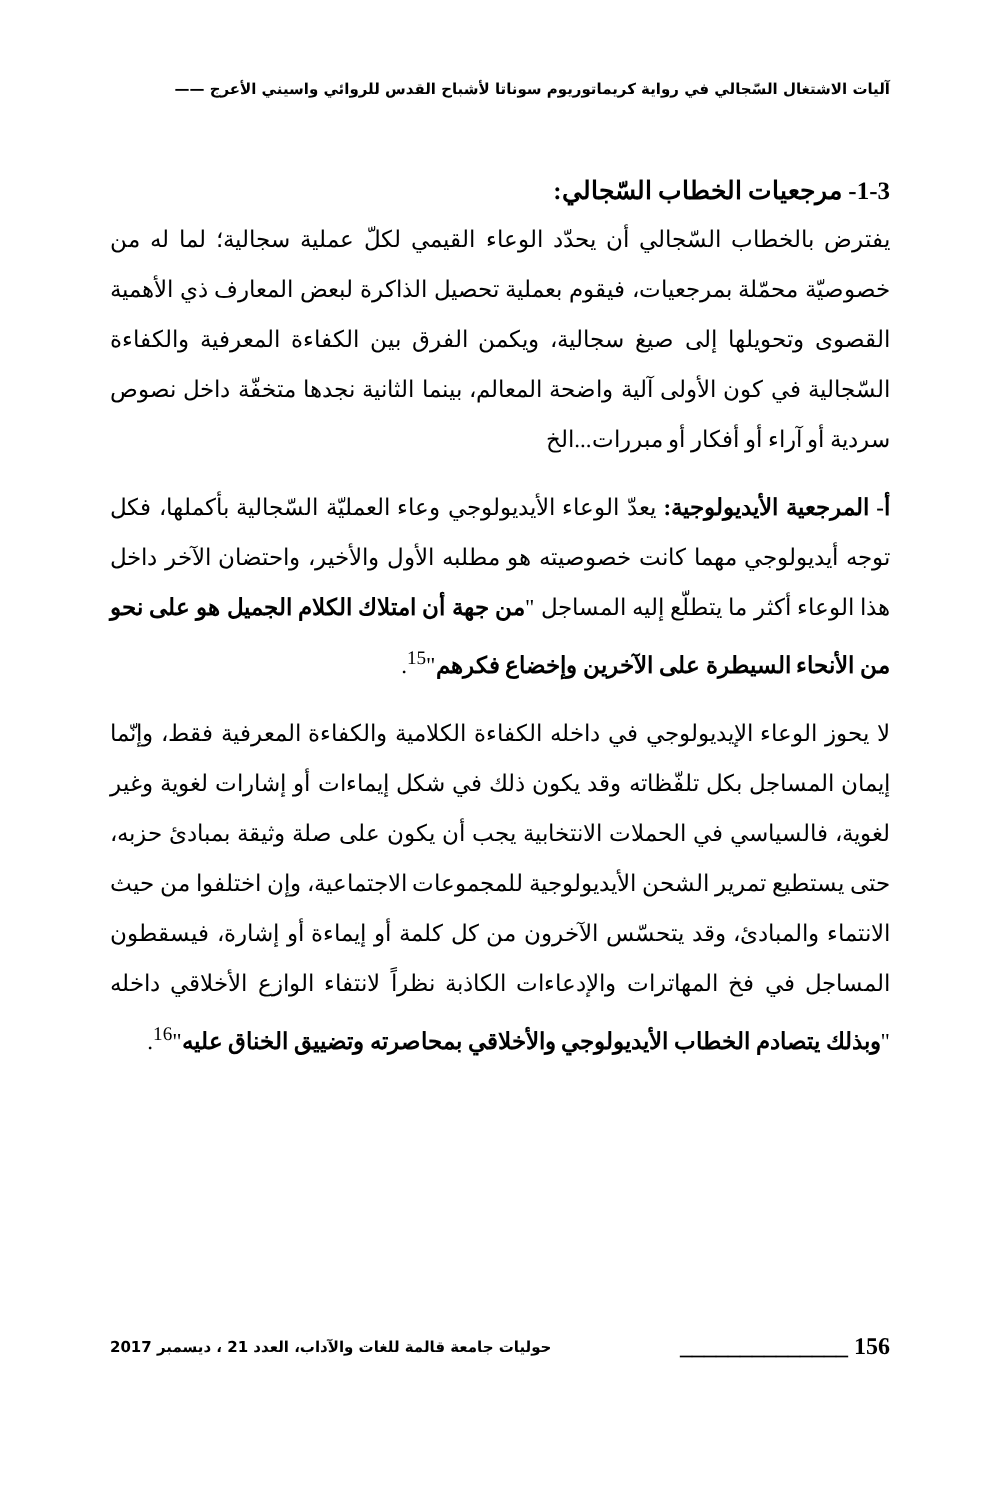آليات الاشتغال السّجالي في رواية كريماتوريوم سوناتا لأشباح القدس للروائي واسيني الأعرج ——
1-3- مرجعيات الخطاب السّجالي:
يفترض بالخطاب السّجالي أن يحدّد الوعاء القيمي لكلّ عملية سجالية؛ لما له من خصوصيّة محمّلة بمرجعيات، فيقوم بعملية تحصيل الذاكرة لبعض المعارف ذي الأهمية القصوى وتحويلها إلى صيغ سجالية، ويكمن الفرق بين الكفاءة المعرفية والكفاءة السّجالية في كون الأولى آلية واضحة المعالم، بينما الثانية نجدها متخفّة داخل نصوص سردية أو آراء أو أفكار أو مبررات...الخ
أ- المرجعية الأيديولوجية: يعدّ الوعاء الأيديولوجي وعاء العمليّة السّجالية بأكملها، فكل توجه أيديولوجي مهما كانت خصوصيته هو مطلبه الأول والأخير، واحتضان الآخر داخل هذا الوعاء أكثر ما يتطلّع إليه المساجل "من جهة أن امتلاك الكلام الجميل هو على نحو من الأنحاء السيطرة على الآخرين وإخضاع فكرهم"<sup>15</sup>.
لا يحوز الوعاء الإيديولوجي في داخله الكفاءة الكلامية والكفاءة المعرفية فقط، وإنّما إيمان المساجل بكل تلفّظاته وقد يكون ذلك في شكل إيماءات أو إشارات لغوية وغير لغوية، فالسياسي في الحملات الانتخابية يجب أن يكون على صلة وثيقة بمبادئ حزبه، حتى يستطيع تمرير الشحن الأيديولوجية للمجموعات الاجتماعية، وإن اختلفوا من حيث الانتماء والمبادئ، وقد يتحسّس الآخرون من كل كلمة أو إيماءة أو إشارة، فيسقطون المساجل في فخ المهاترات والإدعاءات الكاذبة نظراً لانتفاء الوازع الأخلاقي داخله "وبذلك يتصادم الخطاب الأيديولوجي والأخلاقي بمحاصرته وتضييق الخناق عليه"<sup>16</sup>.
156 ______________ حوليات جامعة قالمة للغات والآداب، العدد 21 ، ديسمبر 2017